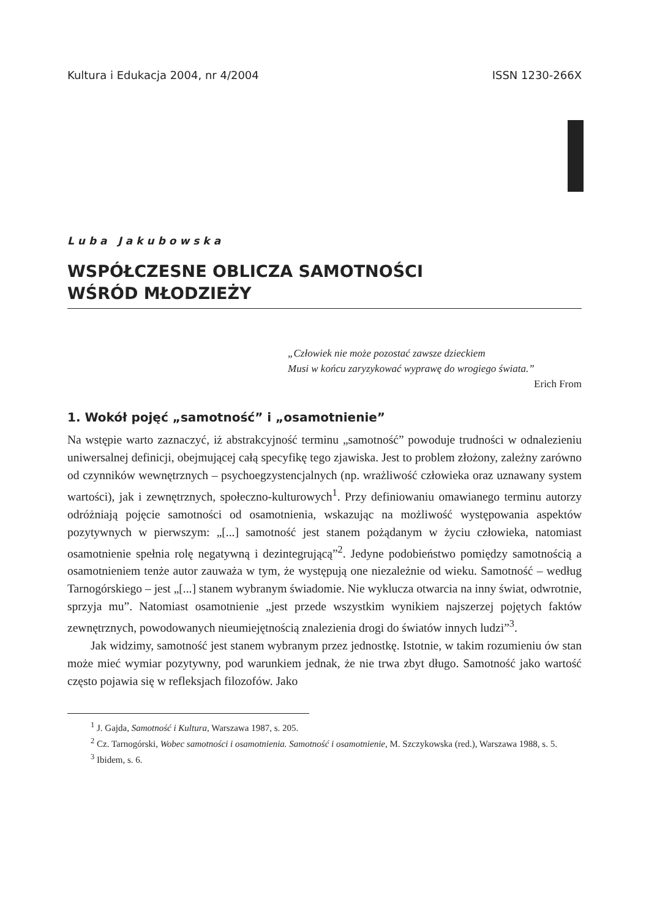Kultura i Edukacja 2004, nr 4/2004 ISSN 1230-266X
Luba Jakubowska
WSPÓŁCZESNE OBLICZA SAMOTNOŚCI
WŚRÓD MŁODZIEŻY
„Człowiek nie może pozostać zawsze dzieckiem
Musi w końcu zaryzykować wyprawę do wrogiego świata.”
Erich From
1. Wokół pojęć „samotność” i „osamotnienie”
Na wstępie warto zaznaczyć, iż abstrakcyjność terminu „samotność” powoduje trudności w odnalezieniu uniwersalnej definicji, obejmującej całą specyfikę tego zjawiska. Jest to problem złożony, zależny zarówno od czynników wewnętrznych – psychoegzystencjalnych (np. wrażliwość człowieka oraz uznawany system wartości), jak i zewnętrznych, społeczno-kulturowych<sup>1</sup>. Przy definiowaniu omawianego terminu autorzy odróżniają pojęcie samotności od osamotnienia, wskazując na możliwość występowania aspektów pozytywnych w pierwszym: „[...] samotność jest stanem pożądanym w życiu człowieka, natomiast osamotnienie spełnia rolę negatywną i dezintegrującą”<sup>2</sup>. Jedyne podobieństwo pomiędzy samotnością a osamotnieniem tenże autor zauważa w tym, że występują one niezależnie od wieku. Samotność – według Tarnogórskiego – jest „[...] stanem wybranym świadomie. Nie wyklucza otwarcia na inny świat, odwrotnie, sprzyja mu”. Natomiast osamotnienie „jest przede wszystkim wynikiem najszerzej pojętych faktów zewnętrznych, powodowanych nieumiejętnością znalezienia drogi do światów innych ludzi”<sup>3</sup>.
Jak widzimy, samotność jest stanem wybranym przez jednostkę. Istotnie, w takim rozumieniu ów stan może mieć wymiar pozytywny, pod warunkiem jednak, że nie trwa zbyt długo. Samotność jako wartość często pojawia się w refleksjach filozofów. Jako
<sup>1</sup> J. Gajda, Samotność i Kultura, Warszawa 1987, s. 205.
<sup>2</sup> Cz. Tarnogórski, Wobec samotności i osamotnienia. Samotność i osamotnienie, M. Szczykowska (red.), Warszawa 1988, s. 5.
<sup>3</sup> Ibidem, s. 6.